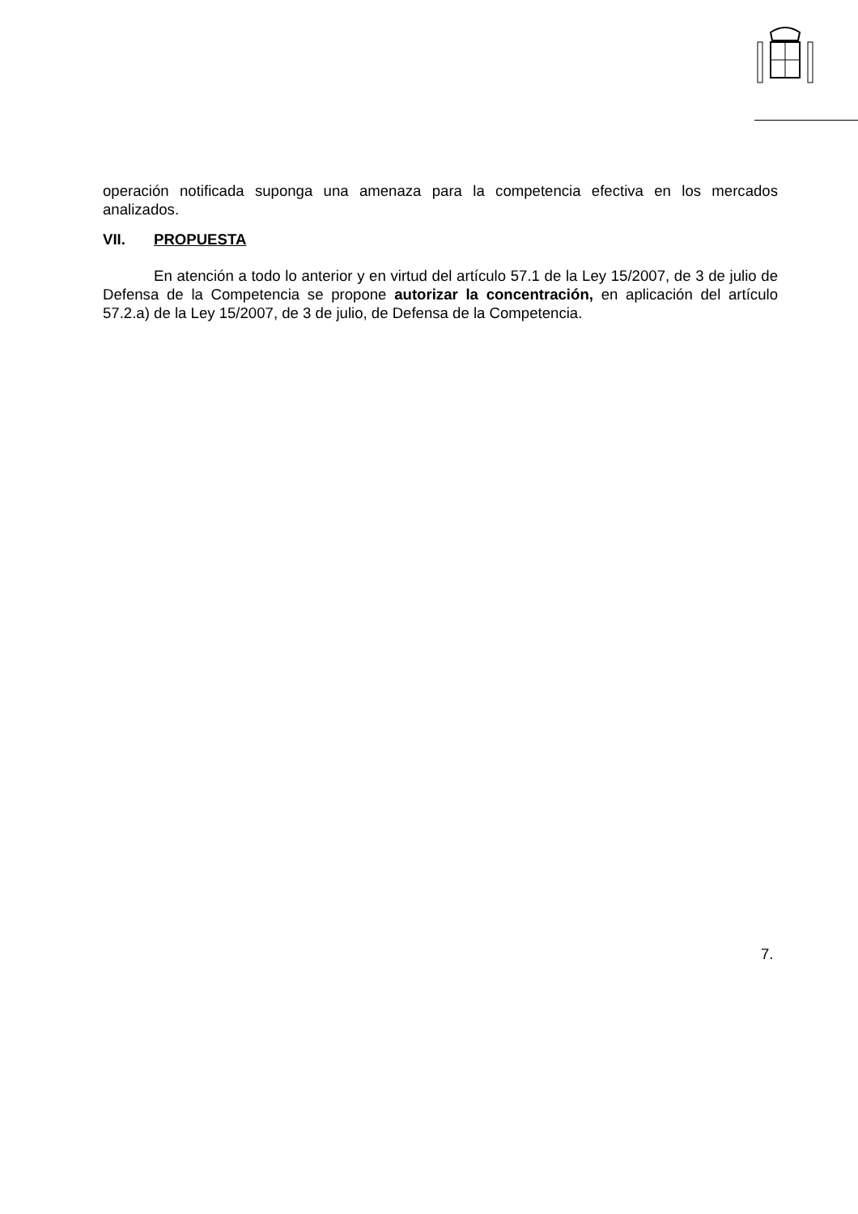operación notificada suponga una amenaza para la competencia efectiva en los mercados analizados.
VII. PROPUESTA
En atención a todo lo anterior y en virtud del artículo 57.1 de la Ley 15/2007, de 3 de julio de Defensa de la Competencia se propone autorizar la concentración, en aplicación del artículo 57.2.a) de la Ley 15/2007, de 3 de julio, de Defensa de la Competencia.
7.